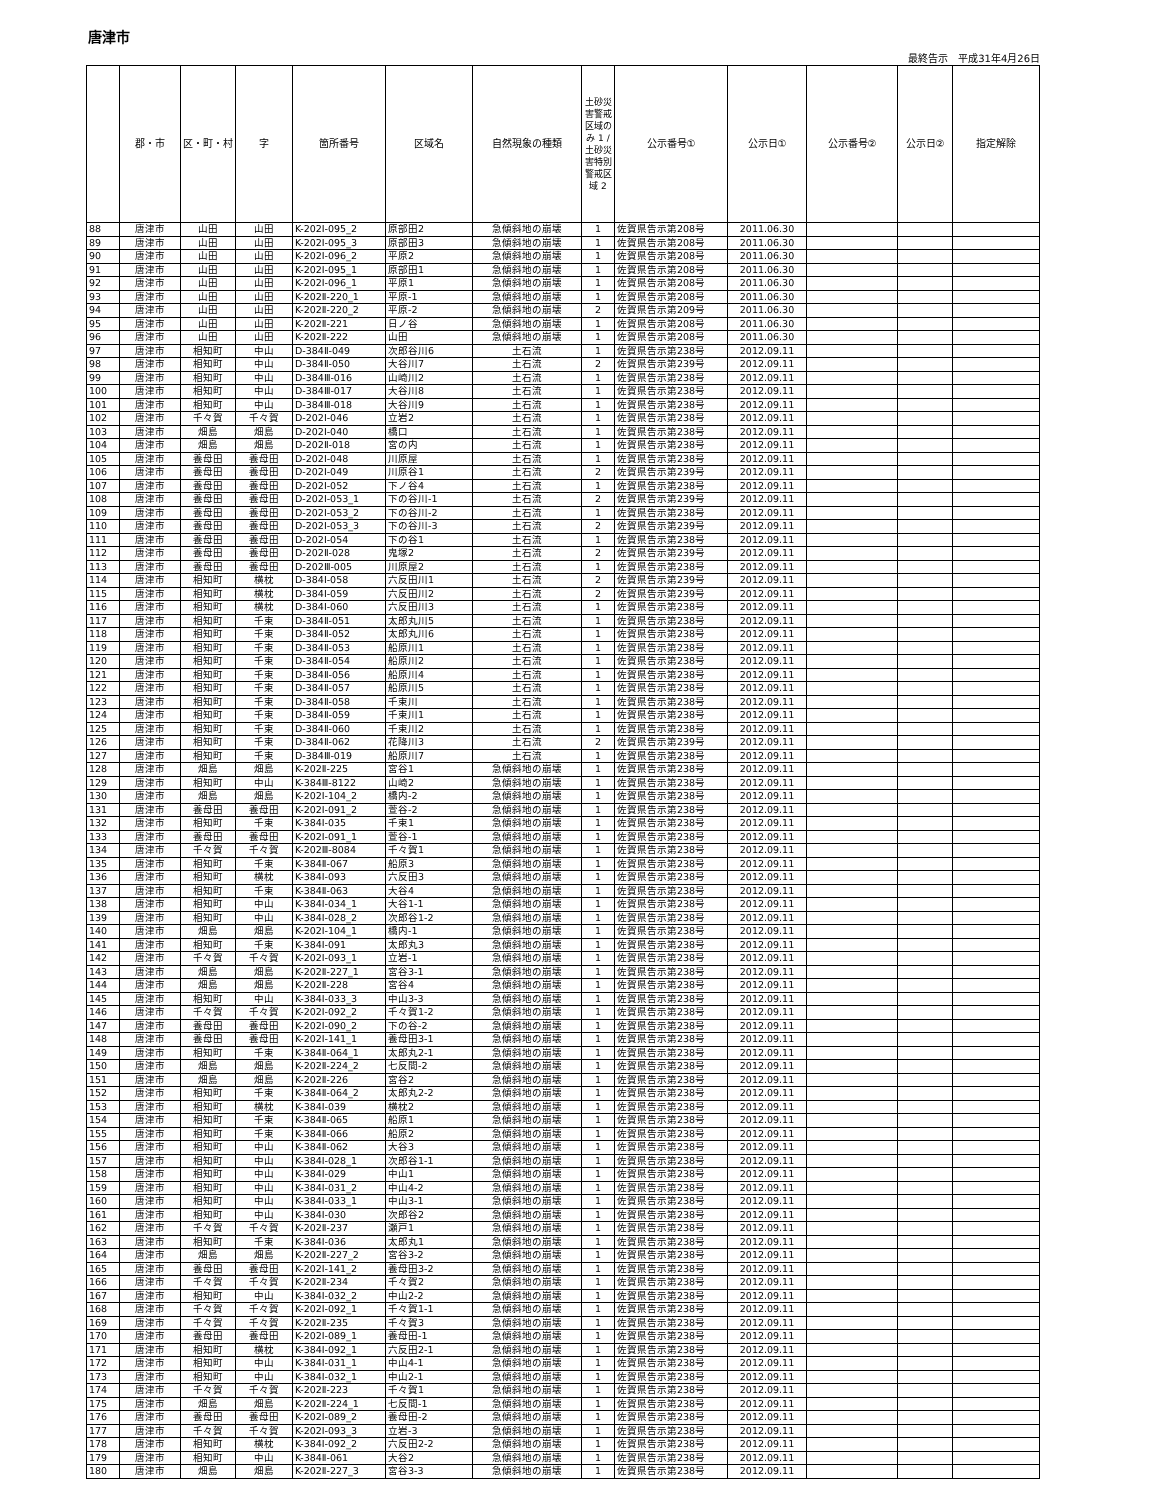唐津市
最終告示　平成31年4月26日
| | 郡・市 | 区・町・村 | 字 | 箇所番号 | 区域名 | 自然現象の種類 | 土砂災害警戒区域のみ 1 / 土砂災害特別警戒区域 2 | 公示番号① | 公示日① | 公示番号② | 公示日② | 指定解除 |
| --- | --- | --- | --- | --- | --- | --- | --- | --- | --- | --- | --- | --- |
| 88 | 唐津市 | 山田 | 山田 | K-202Ⅰ-095_2 | 原部田2 | 急傾斜地の崩壊 | 1 | 佐賀県告示第208号 | 2011.06.30 | | | |
| 89 | 唐津市 | 山田 | 山田 | K-202Ⅰ-095_3 | 原部田3 | 急傾斜地の崩壊 | 1 | 佐賀県告示第208号 | 2011.06.30 | | | |
| 90 | 唐津市 | 山田 | 山田 | K-202Ⅰ-096_2 | 平原2 | 急傾斜地の崩壊 | 1 | 佐賀県告示第208号 | 2011.06.30 | | | |
| 91 | 唐津市 | 山田 | 山田 | K-202Ⅰ-095_1 | 原部田1 | 急傾斜地の崩壊 | 1 | 佐賀県告示第208号 | 2011.06.30 | | | |
| 92 | 唐津市 | 山田 | 山田 | K-202Ⅰ-096_1 | 平原1 | 急傾斜地の崩壊 | 1 | 佐賀県告示第208号 | 2011.06.30 | | | |
| 93 | 唐津市 | 山田 | 山田 | K-202Ⅱ-220_1 | 平原-1 | 急傾斜地の崩壊 | 1 | 佐賀県告示第208号 | 2011.06.30 | | | |
| 94 | 唐津市 | 山田 | 山田 | K-202Ⅱ-220_2 | 平原-2 | 急傾斜地の崩壊 | 2 | 佐賀県告示第209号 | 2011.06.30 | | | |
| 95 | 唐津市 | 山田 | 山田 | K-202Ⅱ-221 | 日ノ谷 | 急傾斜地の崩壊 | 1 | 佐賀県告示第208号 | 2011.06.30 | | | |
| 96 | 唐津市 | 山田 | 山田 | K-202Ⅱ-222 | 山田 | 急傾斜地の崩壊 | 1 | 佐賀県告示第208号 | 2011.06.30 | | | |
| 97 | 唐津市 | 相知町 | 中山 | D-384Ⅱ-049 | 次郎谷川6 | 土石流 | 1 | 佐賀県告示第238号 | 2012.09.11 | | | |
| 98 | 唐津市 | 相知町 | 中山 | D-384Ⅱ-050 | 大谷川7 | 土石流 | 2 | 佐賀県告示第239号 | 2012.09.11 | | | |
| 99 | 唐津市 | 相知町 | 中山 | D-384Ⅲ-016 | 山崎川2 | 土石流 | 1 | 佐賀県告示第238号 | 2012.09.11 | | | |
| 100 | 唐津市 | 相知町 | 中山 | D-384Ⅲ-017 | 大谷川8 | 土石流 | 1 | 佐賀県告示第238号 | 2012.09.11 | | | |
| 101 | 唐津市 | 相知町 | 中山 | D-384Ⅲ-018 | 大谷川9 | 土石流 | 1 | 佐賀県告示第238号 | 2012.09.11 | | | |
| 102 | 唐津市 | 千々賀 | 千々賀 | D-202Ⅰ-046 | 立岩2 | 土石流 | 1 | 佐賀県告示第238号 | 2012.09.11 | | | |
| 103 | 唐津市 | 畑島 | 畑島 | D-202Ⅰ-040 | 橋口 | 土石流 | 1 | 佐賀県告示第238号 | 2012.09.11 | | | |
| 104 | 唐津市 | 畑島 | 畑島 | D-202Ⅱ-018 | 宮の内 | 土石流 | 1 | 佐賀県告示第238号 | 2012.09.11 | | | |
| 105 | 唐津市 | 養母田 | 養母田 | D-202Ⅰ-048 | 川原屋 | 土石流 | 1 | 佐賀県告示第238号 | 2012.09.11 | | | |
| 106 | 唐津市 | 養母田 | 養母田 | D-202Ⅰ-049 | 川原谷1 | 土石流 | 2 | 佐賀県告示第239号 | 2012.09.11 | | | |
| 107 | 唐津市 | 養母田 | 養母田 | D-202Ⅰ-052 | 下ノ谷4 | 土石流 | 1 | 佐賀県告示第238号 | 2012.09.11 | | | |
| 108 | 唐津市 | 養母田 | 養母田 | D-202Ⅰ-053_1 | 下の谷川-1 | 土石流 | 2 | 佐賀県告示第239号 | 2012.09.11 | | | |
| 109 | 唐津市 | 養母田 | 養母田 | D-202Ⅰ-053_2 | 下の谷川-2 | 土石流 | 1 | 佐賀県告示第238号 | 2012.09.11 | | | |
| 110 | 唐津市 | 養母田 | 養母田 | D-202Ⅰ-053_3 | 下の谷川-3 | 土石流 | 2 | 佐賀県告示第239号 | 2012.09.11 | | | |
| 111 | 唐津市 | 養母田 | 養母田 | D-202Ⅰ-054 | 下の谷1 | 土石流 | 1 | 佐賀県告示第238号 | 2012.09.11 | | | |
| 112 | 唐津市 | 養母田 | 養母田 | D-202Ⅱ-028 | 鬼塚2 | 土石流 | 2 | 佐賀県告示第239号 | 2012.09.11 | | | |
| 113 | 唐津市 | 養母田 | 養母田 | D-202Ⅲ-005 | 川原屋2 | 土石流 | 1 | 佐賀県告示第238号 | 2012.09.11 | | | |
| 114 | 唐津市 | 相知町 | 横枕 | D-384Ⅰ-058 | 六反田川1 | 土石流 | 2 | 佐賀県告示第239号 | 2012.09.11 | | | |
| 115 | 唐津市 | 相知町 | 横枕 | D-384Ⅰ-059 | 六反田川2 | 土石流 | 2 | 佐賀県告示第239号 | 2012.09.11 | | | |
| 116 | 唐津市 | 相知町 | 横枕 | D-384Ⅰ-060 | 六反田川3 | 土石流 | 1 | 佐賀県告示第238号 | 2012.09.11 | | | |
| 117 | 唐津市 | 相知町 | 千束 | D-384Ⅱ-051 | 太郎丸川5 | 土石流 | 1 | 佐賀県告示第238号 | 2012.09.11 | | | |
| 118 | 唐津市 | 相知町 | 千束 | D-384Ⅱ-052 | 太郎丸川6 | 土石流 | 1 | 佐賀県告示第238号 | 2012.09.11 | | | |
| 119 | 唐津市 | 相知町 | 千束 | D-384Ⅱ-053 | 船原川1 | 土石流 | 1 | 佐賀県告示第238号 | 2012.09.11 | | | |
| 120 | 唐津市 | 相知町 | 千束 | D-384Ⅱ-054 | 船原川2 | 土石流 | 1 | 佐賀県告示第238号 | 2012.09.11 | | | |
| 121 | 唐津市 | 相知町 | 千束 | D-384Ⅱ-056 | 船原川4 | 土石流 | 1 | 佐賀県告示第238号 | 2012.09.11 | | | |
| 122 | 唐津市 | 相知町 | 千束 | D-384Ⅱ-057 | 船原川5 | 土石流 | 1 | 佐賀県告示第238号 | 2012.09.11 | | | |
| 123 | 唐津市 | 相知町 | 千束 | D-384Ⅱ-058 | 千束川 | 土石流 | 1 | 佐賀県告示第238号 | 2012.09.11 | | | |
| 124 | 唐津市 | 相知町 | 千束 | D-384Ⅱ-059 | 千束川1 | 土石流 | 1 | 佐賀県告示第238号 | 2012.09.11 | | | |
| 125 | 唐津市 | 相知町 | 千束 | D-384Ⅱ-060 | 千束川2 | 土石流 | 1 | 佐賀県告示第238号 | 2012.09.11 | | | |
| 126 | 唐津市 | 相知町 | 千束 | D-384Ⅱ-062 | 花降川3 | 土石流 | 2 | 佐賀県告示第239号 | 2012.09.11 | | | |
| 127 | 唐津市 | 相知町 | 千束 | D-384Ⅲ-019 | 船原川7 | 土石流 | 1 | 佐賀県告示第238号 | 2012.09.11 | | | |
| 128 | 唐津市 | 畑島 | 畑島 | K-202Ⅱ-225 | 宮谷1 | 急傾斜地の崩壊 | 1 | 佐賀県告示第238号 | 2012.09.11 | | | |
| 129 | 唐津市 | 相知町 | 中山 | K-384Ⅲ-8122 | 山崎2 | 急傾斜地の崩壊 | 1 | 佐賀県告示第238号 | 2012.09.11 | | | |
| 130 | 唐津市 | 畑島 | 畑島 | K-202Ⅰ-104_2 | 橋内-2 | 急傾斜地の崩壊 | 1 | 佐賀県告示第238号 | 2012.09.11 | | | |
| 131 | 唐津市 | 養母田 | 養母田 | K-202Ⅰ-091_2 | 萱谷-2 | 急傾斜地の崩壊 | 1 | 佐賀県告示第238号 | 2012.09.11 | | | |
| 132 | 唐津市 | 相知町 | 千束 | K-384Ⅰ-035 | 千束1 | 急傾斜地の崩壊 | 1 | 佐賀県告示第238号 | 2012.09.11 | | | |
| 133 | 唐津市 | 養母田 | 養母田 | K-202Ⅰ-091_1 | 萱谷-1 | 急傾斜地の崩壊 | 1 | 佐賀県告示第238号 | 2012.09.11 | | | |
| 134 | 唐津市 | 千々賀 | 千々賀 | K-202Ⅲ-8084 | 千々賀1 | 急傾斜地の崩壊 | 1 | 佐賀県告示第238号 | 2012.09.11 | | | |
| 135 | 唐津市 | 相知町 | 千束 | K-384Ⅱ-067 | 船原3 | 急傾斜地の崩壊 | 1 | 佐賀県告示第238号 | 2012.09.11 | | | |
| 136 | 唐津市 | 相知町 | 横枕 | K-384Ⅰ-093 | 六反田3 | 急傾斜地の崩壊 | 1 | 佐賀県告示第238号 | 2012.09.11 | | | |
| 137 | 唐津市 | 相知町 | 千束 | K-384Ⅱ-063 | 大谷4 | 急傾斜地の崩壊 | 1 | 佐賀県告示第238号 | 2012.09.11 | | | |
| 138 | 唐津市 | 相知町 | 中山 | K-384Ⅰ-034_1 | 大谷1-1 | 急傾斜地の崩壊 | 1 | 佐賀県告示第238号 | 2012.09.11 | | | |
| 139 | 唐津市 | 相知町 | 中山 | K-384Ⅰ-028_2 | 次郎谷1-2 | 急傾斜地の崩壊 | 1 | 佐賀県告示第238号 | 2012.09.11 | | | |
| 140 | 唐津市 | 畑島 | 畑島 | K-202Ⅰ-104_1 | 橋内-1 | 急傾斜地の崩壊 | 1 | 佐賀県告示第238号 | 2012.09.11 | | | |
| 141 | 唐津市 | 相知町 | 千束 | K-384Ⅰ-091 | 太郎丸3 | 急傾斜地の崩壊 | 1 | 佐賀県告示第238号 | 2012.09.11 | | | |
| 142 | 唐津市 | 千々賀 | 千々賀 | K-202Ⅰ-093_1 | 立岩-1 | 急傾斜地の崩壊 | 1 | 佐賀県告示第238号 | 2012.09.11 | | | |
| 143 | 唐津市 | 畑島 | 畑島 | K-202Ⅱ-227_1 | 宮谷3-1 | 急傾斜地の崩壊 | 1 | 佐賀県告示第238号 | 2012.09.11 | | | |
| 144 | 唐津市 | 畑島 | 畑島 | K-202Ⅱ-228 | 宮谷4 | 急傾斜地の崩壊 | 1 | 佐賀県告示第238号 | 2012.09.11 | | | |
| 145 | 唐津市 | 相知町 | 中山 | K-384Ⅰ-033_3 | 中山3-3 | 急傾斜地の崩壊 | 1 | 佐賀県告示第238号 | 2012.09.11 | | | |
| 146 | 唐津市 | 千々賀 | 千々賀 | K-202Ⅰ-092_2 | 千々賀1-2 | 急傾斜地の崩壊 | 1 | 佐賀県告示第238号 | 2012.09.11 | | | |
| 147 | 唐津市 | 養母田 | 養母田 | K-202Ⅰ-090_2 | 下の谷-2 | 急傾斜地の崩壊 | 1 | 佐賀県告示第238号 | 2012.09.11 | | | |
| 148 | 唐津市 | 養母田 | 養母田 | K-202Ⅰ-141_1 | 養母田3-1 | 急傾斜地の崩壊 | 1 | 佐賀県告示第238号 | 2012.09.11 | | | |
| 149 | 唐津市 | 相知町 | 千束 | K-384Ⅱ-064_1 | 太郎丸2-1 | 急傾斜地の崩壊 | 1 | 佐賀県告示第238号 | 2012.09.11 | | | |
| 150 | 唐津市 | 畑島 | 畑島 | K-202Ⅱ-224_2 | 七反間-2 | 急傾斜地の崩壊 | 1 | 佐賀県告示第238号 | 2012.09.11 | | | |
| 151 | 唐津市 | 畑島 | 畑島 | K-202Ⅱ-226 | 宮谷2 | 急傾斜地の崩壊 | 1 | 佐賀県告示第238号 | 2012.09.11 | | | |
| 152 | 唐津市 | 相知町 | 千束 | K-384Ⅱ-064_2 | 太郎丸2-2 | 急傾斜地の崩壊 | 1 | 佐賀県告示第238号 | 2012.09.11 | | | |
| 153 | 唐津市 | 相知町 | 横枕 | K-384Ⅰ-039 | 横枕2 | 急傾斜地の崩壊 | 1 | 佐賀県告示第238号 | 2012.09.11 | | | |
| 154 | 唐津市 | 相知町 | 千束 | K-384Ⅱ-065 | 船原1 | 急傾斜地の崩壊 | 1 | 佐賀県告示第238号 | 2012.09.11 | | | |
| 155 | 唐津市 | 相知町 | 千束 | K-384Ⅱ-066 | 船原2 | 急傾斜地の崩壊 | 1 | 佐賀県告示第238号 | 2012.09.11 | | | |
| 156 | 唐津市 | 相知町 | 中山 | K-384Ⅱ-062 | 大谷3 | 急傾斜地の崩壊 | 1 | 佐賀県告示第238号 | 2012.09.11 | | | |
| 157 | 唐津市 | 相知町 | 中山 | K-384Ⅰ-028_1 | 次郎谷1-1 | 急傾斜地の崩壊 | 1 | 佐賀県告示第238号 | 2012.09.11 | | | |
| 158 | 唐津市 | 相知町 | 中山 | K-384Ⅰ-029 | 中山1 | 急傾斜地の崩壊 | 1 | 佐賀県告示第238号 | 2012.09.11 | | | |
| 159 | 唐津市 | 相知町 | 中山 | K-384Ⅰ-031_2 | 中山4-2 | 急傾斜地の崩壊 | 1 | 佐賀県告示第238号 | 2012.09.11 | | | |
| 160 | 唐津市 | 相知町 | 中山 | K-384Ⅰ-033_1 | 中山3-1 | 急傾斜地の崩壊 | 1 | 佐賀県告示第238号 | 2012.09.11 | | | |
| 161 | 唐津市 | 相知町 | 中山 | K-384Ⅰ-030 | 次郎谷2 | 急傾斜地の崩壊 | 1 | 佐賀県告示第238号 | 2012.09.11 | | | |
| 162 | 唐津市 | 千々賀 | 千々賀 | K-202Ⅱ-237 | 瀬戸1 | 急傾斜地の崩壊 | 1 | 佐賀県告示第238号 | 2012.09.11 | | | |
| 163 | 唐津市 | 相知町 | 千束 | K-384Ⅰ-036 | 太郎丸1 | 急傾斜地の崩壊 | 1 | 佐賀県告示第238号 | 2012.09.11 | | | |
| 164 | 唐津市 | 畑島 | 畑島 | K-202Ⅱ-227_2 | 宮谷3-2 | 急傾斜地の崩壊 | 1 | 佐賀県告示第238号 | 2012.09.11 | | | |
| 165 | 唐津市 | 養母田 | 養母田 | K-202Ⅰ-141_2 | 養母田3-2 | 急傾斜地の崩壊 | 1 | 佐賀県告示第238号 | 2012.09.11 | | | |
| 166 | 唐津市 | 千々賀 | 千々賀 | K-202Ⅱ-234 | 千々賀2 | 急傾斜地の崩壊 | 1 | 佐賀県告示第238号 | 2012.09.11 | | | |
| 167 | 唐津市 | 相知町 | 中山 | K-384Ⅰ-032_2 | 中山2-2 | 急傾斜地の崩壊 | 1 | 佐賀県告示第238号 | 2012.09.11 | | | |
| 168 | 唐津市 | 千々賀 | 千々賀 | K-202Ⅰ-092_1 | 千々賀1-1 | 急傾斜地の崩壊 | 1 | 佐賀県告示第238号 | 2012.09.11 | | | |
| 169 | 唐津市 | 千々賀 | 千々賀 | K-202Ⅱ-235 | 千々賀3 | 急傾斜地の崩壊 | 1 | 佐賀県告示第238号 | 2012.09.11 | | | |
| 170 | 唐津市 | 養母田 | 養母田 | K-202Ⅰ-089_1 | 養母田-1 | 急傾斜地の崩壊 | 1 | 佐賀県告示第238号 | 2012.09.11 | | | |
| 171 | 唐津市 | 相知町 | 横枕 | K-384Ⅰ-092_1 | 六反田2-1 | 急傾斜地の崩壊 | 1 | 佐賀県告示第238号 | 2012.09.11 | | | |
| 172 | 唐津市 | 相知町 | 中山 | K-384Ⅰ-031_1 | 中山4-1 | 急傾斜地の崩壊 | 1 | 佐賀県告示第238号 | 2012.09.11 | | | |
| 173 | 唐津市 | 相知町 | 中山 | K-384Ⅰ-032_1 | 中山2-1 | 急傾斜地の崩壊 | 1 | 佐賀県告示第238号 | 2012.09.11 | | | |
| 174 | 唐津市 | 千々賀 | 千々賀 | K-202Ⅱ-223 | 千々賀1 | 急傾斜地の崩壊 | 1 | 佐賀県告示第238号 | 2012.09.11 | | | |
| 175 | 唐津市 | 畑島 | 畑島 | K-202Ⅱ-224_1 | 七反間-1 | 急傾斜地の崩壊 | 1 | 佐賀県告示第238号 | 2012.09.11 | | | |
| 176 | 唐津市 | 養母田 | 養母田 | K-202Ⅰ-089_2 | 養母田-2 | 急傾斜地の崩壊 | 1 | 佐賀県告示第238号 | 2012.09.11 | | | |
| 177 | 唐津市 | 千々賀 | 千々賀 | K-202Ⅰ-093_3 | 立岩-3 | 急傾斜地の崩壊 | 1 | 佐賀県告示第238号 | 2012.09.11 | | | |
| 178 | 唐津市 | 相知町 | 横枕 | K-384Ⅰ-092_2 | 六反田2-2 | 急傾斜地の崩壊 | 1 | 佐賀県告示第238号 | 2012.09.11 | | | |
| 179 | 唐津市 | 相知町 | 中山 | K-384Ⅱ-061 | 大谷2 | 急傾斜地の崩壊 | 1 | 佐賀県告示第238号 | 2012.09.11 | | | |
| 180 | 唐津市 | 畑島 | 畑島 | K-202Ⅱ-227_3 | 宮谷3-3 | 急傾斜地の崩壊 | 1 | 佐賀県告示第238号 | 2012.09.11 | | | |